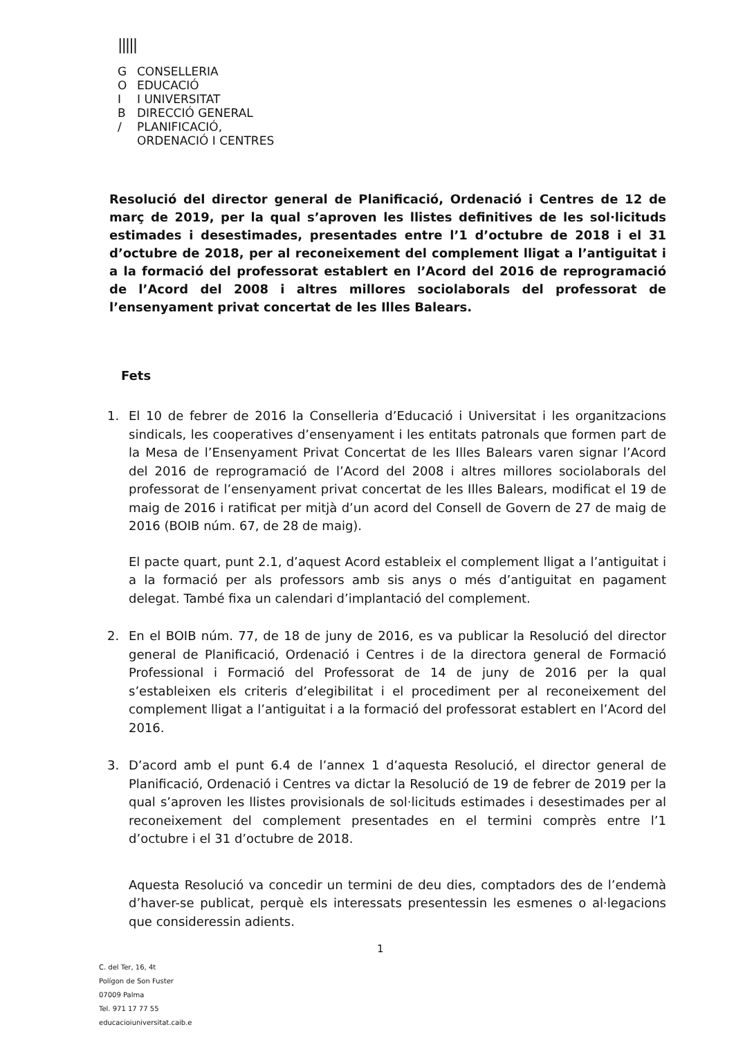|||||
G CONSELLERIA
O EDUCACIÓ
I I UNIVERSITAT
B DIRECCIÓ GENERAL
/ PLANIFICACIÓ,
ORDENACIÓ I CENTRES
Resolució del director general de Planificació, Ordenació i Centres de 12 de març de 2019, per la qual s’aproven les llistes definitives de les sol·licituds estimades i desestimades, presentades entre l’1 d’octubre de 2018 i el 31 d’octubre de 2018, per al reconeixement del complement lligat a l’antiguitat i a la formació del professorat establert en l’Acord del 2016 de reprogramació de l’Acord del 2008 i altres millores sociolaborals del professorat de l’ensenyament privat concertat de les Illes Balears.
Fets
1. El 10 de febrer de 2016 la Conselleria d’Educació i Universitat i les organitzacions sindicals, les cooperatives d’ensenyament i les entitats patronals que formen part de la Mesa de l’Ensenyament Privat Concertat de les Illes Balears varen signar l’Acord del 2016 de reprogramació de l’Acord del 2008 i altres millores sociolaborals del professorat de l’ensenyament privat concertat de les Illes Balears, modificat el 19 de maig de 2016 i ratificat per mitjà d’un acord del Consell de Govern de 27 de maig de 2016 (BOIB núm. 67, de 28 de maig).
El pacte quart, punt 2.1, d’aquest Acord estableix el complement lligat a l’antiguitat i a la formació per als professors amb sis anys o més d’antiguitat en pagament delegat. També fixa un calendari d’implantació del complement.
2. En el BOIB núm. 77, de 18 de juny de 2016, es va publicar la Resolució del director general de Planificació, Ordenació i Centres i de la directora general de Formació Professional i Formació del Professorat de 14 de juny de 2016 per la qual s’estableixen els criteris d’elegibilitat i el procediment per al reconeixement del complement lligat a l’antiguitat i a la formació del professorat establert en l’Acord del 2016.
3. D’acord amb el punt 6.4 de l’annex 1 d’aquesta Resolució, el director general de Planificació, Ordenació i Centres va dictar la Resolució de 19 de febrer de 2019 per la qual s’aproven les llistes provisionals de sol·licituds estimades i desestimades per al reconeixement del complement presentades en el termini comprès entre l’1 d’octubre i el 31 d’octubre de 2018.
Aquesta Resolució va concedir un termini de deu dies, comptadors des de l’endemà d’haver-se publicat, perquè els interessats presentessin les esmenes o al·legacions que consideressin adients.
1
C. del Ter, 16, 4t
Polígon de Son Fuster
07009 Palma
Tel. 971 17 77 55
educacioiuniversitat.caib.e